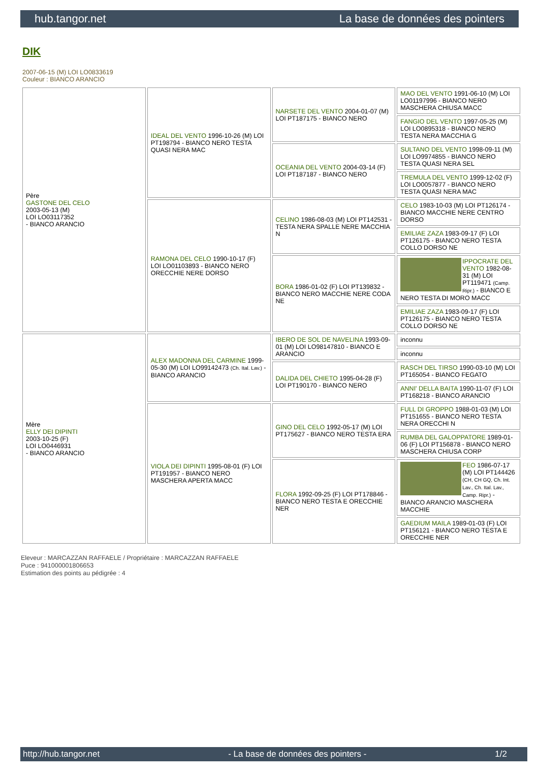hub.tangor.net La base de données des pointers
DIK
2007-06-15 (M) LOI LO0833619
Couleur : BIANCO ARANCIO
| Père GASTONE DEL CELO 2003-05-13 (M) LOI LO03117352 - BIANCO ARANCIO | IDEAL DEL VENTO 1996-10-26 (M) LOI PT198794 - BIANCO NERO TESTA QUASI NERA MAC | NARSETE DEL VENTO 2004-01-07 (M) LOI PT187175 - BIANCO NERO | MAO DEL VENTO 1991-06-10 (M) LOI LO01197996 - BIANCO NERO MASCHERA CHIUSA MACC |
| | | | FANGIO DEL VENTO 1997-05-25 (M) LOI LO0895318 - BIANCO NERO TESTA NERA MACCHIA G |
| | | OCEANIA DEL VENTO 2004-03-14 (F) LOI PT187187 - BIANCO NERO | SULTANO DEL VENTO 1998-09-11 (M) LOI LO9974855 - BIANCO NERO TESTA QUASI NERA SEL |
| | | | TREMULA DEL VENTO 1999-12-02 (F) LOI LO0057877 - BIANCO NERO TESTA QUASI NERA MAC |
| | RAMONA DEL CELO 1990-10-17 (F) LOI LO01103893 - BIANCO NERO ORECCHIE NERE DORSO | CELINO 1986-08-03 (M) LOI PT142531 - TESTA NERA SPALLE NERE MACCHIA N | CELO 1983-10-03 (M) LOI PT126174 - BIANCO MACCHIE NERE CENTRO DORSO |
| | | | EMILIAE ZAZA 1983-09-17 (F) LOI PT126175 - BIANCO NERO TESTA COLLO DORSO NE |
| | | BORA 1986-01-02 (F) LOI PT139832 - BIANCO NERO MACCHIE NERE CODA NE | IPPOCRATE DEL VENTO 1982-08-31 (M) LOI PT119471 (Camp. Ripr.) - BIANCO E NERO TESTA DI MORO MACC |
| | | | EMILIAE ZAZA 1983-09-17 (F) LOI PT126175 - BIANCO NERO TESTA COLLO DORSO NE |
| Mère ELLY DEI DIPINTI 2003-10-25 (F) LOI LO0446931 - BIANCO ARANCIO | ALEX MADONNA DEL CARMINE 1999-05-30 (M) LOI LO99142473 (Ch. Ital. Lav.) - BIANCO ARANCIO | IBERO DE SOL DE NAVELINA 1993-09-01 (M) LOI LO98147810 - BIANCO E ARANCIO | inconnu |
| | | | inconnu |
| | | DALIDA DEL CHIETO 1995-04-28 (F) LOI PT190170 - BIANCO NERO | RASCH DEL TIRSO 1990-03-10 (M) LOI PT165054 - BIANCO FEGATO |
| | | | ANNI' DELLA BAITA 1990-11-07 (F) LOI PT168218 - BIANCO ARANCIO |
| | VIOLA DEI DIPINTI 1995-08-01 (F) LOI PT191957 - BIANCO NERO MASCHERA APERTA MACC | GINO DEL CELO 1992-05-17 (M) LOI PT175627 - BIANCO NERO TESTA ERA | FULL DI GROPPO 1988-01-03 (M) LOI PT151655 - BIANCO NERO TESTA NERA ORECCHI N |
| | | | RUMBA DEL GALOPPATORE 1989-01-06 (F) LOI PT156878 - BIANCO NERO MASCHERA CHIUSA CORP |
| | | FLORA 1992-09-25 (F) LOI PT178846 - BIANCO NERO TESTA E ORECCHIE NER | FEO 1986-07-17 (M) LOI PT144426 (CH, CH GQ, Ch. Int. Lav., Ch. Ital. Lav., Camp. Ripr.) - BIANCO ARANCIO MASCHERA MACCHIE |
| | | | GAEDIUM MAILA 1989-01-03 (F) LOI PT156121 - BIANCO NERO TESTA E ORECCHIE NER |
Eleveur : MARCAZZAN RAFFAELE / Propriétaire : MARCAZZAN RAFFAELE
Puce : 941000001806653
Estimation des points au pédigrée : 4
http://hub.tangor.net - La base de données des pointers - 1/2